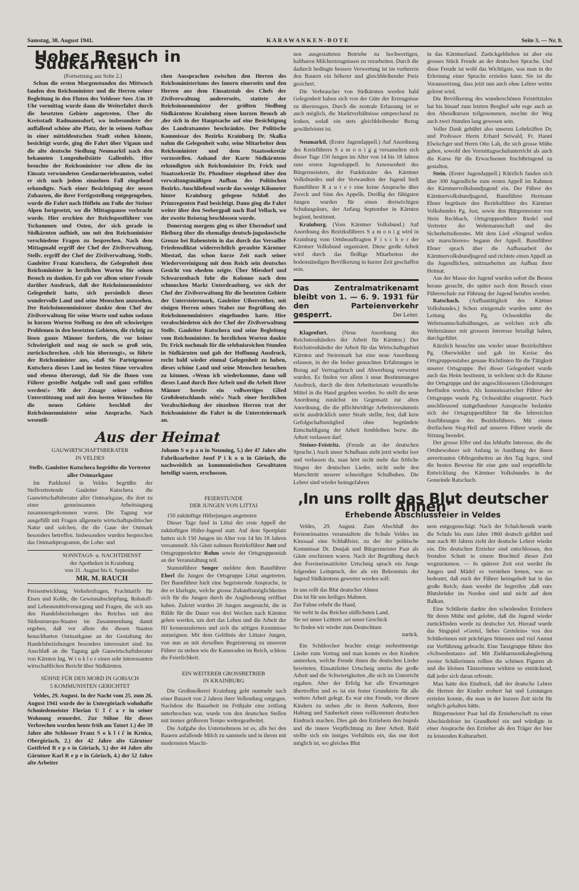Samstag, 30. August 1941. K A R A W A N K E N - B O T E Seite 3. — Nr. 9.
Hoher Besuch in Südkärnten
(Fortsetzung aus Seite 2.)
Schon die ersten Morgenstunden des Mittwoch fanden den Reichsminister und die Herren seiner Begleitung in den Fluten des Veldeser Sees .Um 10 Uhr vormittag wurde dann die Weiterfahrt durch die besetzten Gebiete angetreten. Über die Kreisstadt Radmannsdorf, wo insbesondere der auffallend schöne alte Platz, der in seinem Aufbau in einer mitteldeutschen Stadt stehen könnte, besichtigt wurde, ging die Fahrt über Vigaun und die alte deutsche Siedlung Neumarktl nach den bekannten Lungenheilstätte Gallenfels. Hier besuchte der Reichsminister vor allem die im Einsatz verwundeten Gendarmeriebeamten, wobei er sich nach jedem einzelnen Fall eingehend erkundigte. Nach einer Besichtigung der neuen Zubauten, die ihrer Fertigsstellung entgegengehen, wurde die Fahrt nach Höflein am Fuße der Steiner Alpen fortgesetzt, wo die Mittagspause verbracht wurde. Hier erschien der Reichspostführer von Tschammen und Osten, der sich gerade in Südkärnten aufhielt, um mit den Reichsminister verschiedene Fragen zu besprechen. Nach dem Mittagmahl ergriff der Chef der Zivilverwaltung, Stellv. ergriff der Chef der Zivilverwaltung, Stellv. Gauleiter Franz Kutschera, die Gelegenheit dem Reichsminister in herzlichen Worten für seinen Besuch zu danken. Er gab vor allem seiner Freude darüber Ausdruck, daß der Reichsinnenminister Gelegenheit hatte, sich persönlich dieses wundervolle Land und seine Menschen anzusehen. Der Reichsinnenministeer dankte dem Chef der Zivilverwaltung für seine Worte und nahm sodann in kurzen Worten Stellung zu den oft schwierigen Problemen in den besetzten Gebieten, die richtig zu lösen ganze Männer fordern, die vor keiner Schwierigkeit und mag sie noch so groß sein, zurückschrecken. »Ich bin überzeugt«, so führte der Reichsminister aus, »daß Sie Parteigenosse Kutschera dieses Land im besten Sinne verwalten und ebenso überzeugt, daß Sie die Ihnen vom Führer gestellte Aufgabe voll und ganz erfüllen werden!« Mit der Zusage seiner vollsten Unterstützung und mit den besten Wünschen für die neuen Gebiete beschloß der Reichsinnenminister seine Ansprache. Nach wesentli-
chen Aussprachen zwischen den Herren des Reichsministeriums des Innern einerseits und den Herren aus dem Einsatzstab des Chefs der Zivilverwaltung andererseits, stattete der Reichsinnenminister der größten Siedlung Südkärntens Krainburg einen kurzen Besuch ab ,der sich in der Hauptsache auf eine Besichtigung des Landratsamtes beschränkte. Der Politische Kommissar des Bezirks Krainburg Dr. Skalka nahm die Gelegenheit wahr, seine Mitarbeiter dem Reichsminister und dem Staatssekretär vorzustellen. Anhand der Karte Südkärntens erkundigten sich Reichsminister Dr. Frick und Staatssekretär Dr. Pfundtner eingehend über den verwaltungsmäßigen Aufbau des Politischen Bezirks. Anschließend wurde das wenige Kilometer hinter Krainburg gelegene Schloß des Prinzregenten Paul besichtigt. Dann ging die Fahrt weiter über den Seebergpaß nach Bad Vellach, wo der zweite Reisetag beschlossen wurde.
Donerstag morgens ging es über Eberndorf und Bleiburg über die ehemalige deutsch-jugoslawische Grenze bei Rabenstein in das durch das Versailler Friedensdiktat widerrechtlich geraubte Kärntner Miestatl, das schon kurze Zeit nach seiner Wiedervereinigung mit dem Reich sein deutsches Gesicht von ehedem zeigte. Über Miesdorf und Schwarzenbach fuhr die Kolonne nach dem schmucken Markt Unterdrauburg, wo sich der Chef der Zivilverwaltung für die besetzten Gebiete der Untersteiermark, Gauleiter Uiberreither, mit einigen Herren seines Stabes zur Begrüßung des Reichsinnenministers eingefunden hatte. Hier verabschiedeten sich der Chef der Zivilverwaltung Stellv. Gauleiter Kutschera und seine Begleitung vom Reichsminister. In herzlichen Worten dankte Dr. Frick nochmals für die erlebnisreichen Stunden in Südkärnten und gab der Hoffnung Ausdruck, recht bald wieder einmal Gelegenheit zu haben, dieses schöne Land und seine Menschen besuchen zu können. »Wenn ich wiederkomme, dann soll dieses Land durch Ihre Arbeit und die Arbeit Ihrer Männer bereits ein vollwertiges Glied Großdeutschlands sein!« Nach einer herzlichen Verabschiedung der einzelnen Herren trat der Reichsminister die Fahrt in die Untersteiermark an.
Aus der Heimat
GAUWIRTSCHAFTSBERATER
IN VELDES
Stellv. Gauleiter Kutschera begrüßte die Vertreter aller Ostmarkgaue
Im Parkhotel in Veldes begrüßte der Stellvertretende Gauleiter Kutschera die Gauwirtschaftsberater aller Ostmarkgaue, die dort zu einer gemeinsamen Arbeitstagung zusammengekommen waren. Die Tagung war ausgefüllt mit Fragen allgemein wirtschaftspolitischer Natur und solchen, die die Gaue der Ostmark besonders betreffen. Insbesondere wurden besprochen das Ostmarkprogramm, die Lohn- und
SONNTAGS- u. NACHTDIENST
der Apotheken in Krainburg
von 31. August bis 6. September
MR. M. RAUCH
Preisentwicklung, Verkehrsfragen, Frachttarife für Eisen und Kohle, die Gewinnabschöpfung, Rohstoff- und Lebensmittelversorgung und Fragen, die sich aus den Handelsbeziehungen des Reiches mit den Südosteuropa-Staaten im Zusammenhang damit ergeben, daß vor allem die diesen Staaten benachbarten Ostmarkgaue an der Gestaltung der Handelsbeziehungen besonders interessiert sind. Im Anschluß an die Tagung gab Gauwirtschaftsberater von Kärnten Ing. W i n k l e r einen sehr interessanten wirtschaftlichen Bericht über Südkärnten.
SÜHNE FÜR DEN MORD IN GORIACH
5 KOMMUNISTEN GERICHTET
Veldes, 29. August. In der Nacht vom 25. zum 26. August 1941 wurde der in Untergöriach wohnhafte Schmiedemeister Florian U l č a r in seiner Wohnung ermordet. Zur Sühne für dieses Verbrechen wurden heute früh am Tatort 1.) der 39 Jahre alte Schlosser Franz S o k l i č in Krnica, Obergöriach, 2.) der 42 Jahre alte Gärntner Gottfried R e p e in Göriach, 3.) der 44 Jahre alte Gärntner Karl R e p e in Göriach, 4.) der 52 Jahre alte Arbeiter
Johann S u p a n in Neuming, 5.) der 47 Jahre alte Fabriksarbeiter Josef P i k o n in Göriach, die nachweislich an kommunistischen Gewalttaten beteiligt waren, erschossen.
FEIERSTUNDE
DER JUNGEN VON LITTAI
150 zukünftige Hitlerjungen angetreten
Dieser Tage fand in Littai der erste Appell der zukünftigen Hitler-Jugend statt. Auf dem Sportplatz hatten sich 150 Jungen im Alter von 14 bis 18 Jahren versammelt. Als Gäste nahmen Bezirksführer Just und Ortsgruppenleiter Rohm sowie der Ortsgruppenstab an der Veranstaltung teil.
Stammführer Senger meldete dem Bannführer Eberl die Jungen der Ortsgruppe Littai angetreten. Der Bannführer hielt eine begeisternde Ansprache, in der er klarlegte, welche grosse Zukunftsmöglichkeiten sich für die Jungen durch die Angliederung eröffnet haben. Zuletzt wurden 20 Jungen ausgesucht, die in Bälde für die Dauer von drei Wochen nach Kärnten gehen werden, um dort das Leben und die Arbeit der HJ kennenzulernen und sich die nötigen Kenntnisse anzueignen. Mit dem Gelöbnis der Littaier Jungen, von nun an mit derselben Begeisterung zu unserem Führer zu stehen wie die Kameraden im Reich, schloss die Feierlichkeit.
EIN WEITERER GROSSBETRIEB
IN KRAINBURG
Die Großmolkerei Krainburg geht nunmehr nach einer Bauzeit von 2 Jahren ihrer Vollendung entgegen. Nachdem die Bauarbeit im Frühjahr eine zeitlang unterbrochen war, wurde von den deutschen Stellen mit immer größerem Tempo weitergearbeitet.
Die Aufgabe des Unternehmens ist es, alle bei den Bauern anfallende Milch zu sammeln und in ihrem mit modernsten Maschi-
nen ausgestatteten Betriebe zu hochwertigen, haltbaren Milcherzeugnissen zu verarbeiten. Durch die dadurch bedingte bessere Verwertung ist im vorherein den Bauern ein höherer und gleichbleibender Preis gesichert.
Die Verbraucher von Südkärnten werden bald Gelegenheit haben sich von der Güte der Erzeugnisse zu überzeugen. Durch die zentrale Erfassung ist er auch möglich, die Marktverhältnisse entsprechend zu lenken, sodaß ein stets gleichbleibender Bezug gewährleistet ist.
Neumarktl. (Erster Jugendappell.) Auf Anordnung des Kreisführers S a m o n i g g versamelten sich dieser Tage 150 Jungen im Alter von 14 bis 18 Jahren zum ersten Jugendappell. In Anwesenheit des Bürgermeisters, der Funktionäre des Kärntner Volksbundes und der Verwandten der Jugend hielt Bannführer R a u t e r eine keine Ansprache über Zweck und Sinn des Appells. Dreißig der fähigsten Jungen wurden für einen dreiwöchigen Schulungskurs, der Anfang September in Kärnten beginnt, bestimmt.
Krainburg. (Vom Kärntner Volksbund.) Auf Anordnung des Bezirksführers S a m o n i g wird in Krainburg vom Ortsbeauftragten F i s c h e r der Kärntner Volksbund organisiert. Diese große Arbeit wird durch das fleißige Mitarbeiten der bodenständigen Bevölkerung in kurzer Zeit geschaffen sein.
Das Zentralmatrikenamt bleibt von 1. — 6. 9. 1931 für den Parteienverkehr gesperrt. Der Leiter.
Klagenfurt. (Neue Anordnung des Reichstreuhänders der Arbeit für Kärnten.) Der Reichstreuhänder der Arbeit für das Wirtschaftsgebiet Kärnten und Steiermark hat eine neue Anordnung erlassen, in der die bisher gemachten Erfahrungen in Bezug auf Vertragsbruch und Abwerbung verwertet wurden. Es finden vor allem 3 neue Bestimmungen Ausdruck, durch die dem Arbeitseinsatz wesentliche Mittel in die Hand gegeben werden. So stellt die neue Anordnung zunächst im Gegensatz zur alten Anordnung, die die pflichtwidrige Arbeitsversäumnis nicht ausdrücklich unter Strafe stellte, fest, daß kein Gefolgschaftsmitglied ohne begründete Entschuldigung der Arbeit fernbleiben bezw. die Arbeit verlassen darf.
Steiner-Feistritz. (Freude an der deutschen Sprache.) Auch unser Schulhaus steht jetzt wieder leer und verlassen da, man hört nicht mehr das fröliche Singen der deutschen Lieder, nicht mehr den Marschtritt unserer schneidigen Schulbuben. Die Lehrer sind wieder heimgefahren
in das Kärntnerland. Zurückgeblieben ist aber ein grosses Stück Freude an der deutschen Sprache. Und diese Freude ist wohl das Wichtigste, was man in der Erlernung einer Sprache erzielen kann. Sie ist die Voraussetzung, dass jetzt nun auch ohne Lehrer weiter gelernt wird.
Die Bevölkerung des wunderschönen Feistritztales hat bis hinauf zum letzten Berghof sehr rege auch an den Abendkursen teilgenommen, mochte der Weg auch zwei Stunden lang gewesen sein.
Voller Dank gebührt also unseren Lehrkräften Dr. und Professor Herrn Erhard Seiwald, Fr. Hanni Elwischger und Herrn Otto Lah, die sich grosse Mühe gaben, sowohl den Vormittagsschulunterricht als auch die Kurse für die Erwachsenen fruchtbringend zu gestalten.
Stein. (Erster Jugendappell.) Kürzlich fanden sich über 300 Jugendliche zum ersten Appell im Rahmen der Kärntnervolksbundjugend ein. Der Führer der Kärntnervolksbundjugend, Bannführer Hermann Ebner begrüsste den Bezirksführer des Kärntner Volksbundes Pg. Just, sowie den Bürgermeister von Stein Rechbach, Ortsgruppenführer Riedel und Vertreter der Wehrmannschaft und des Sicherheitsdienstes. Mit dem Lied »Singend wollen wir marschieren« begann der Appell. Bannführer Ebner sprach über die Aufbauarbeit der Kärntnervolksbundjugend und richtete einen Appell an die Jugendlichen, mitzuarbeiten am Aufbau ihrer Heimat.
Aus der Masse der Jugend wurden sofort die Besten heraus gesucht, die später nach dem Besuch einer Führerschule zur Führung der Jugend berufen werden.
Ratschach. (Aufbautätigkeit des Kärtner Volksbundes.) Schon einigemale wurden unter der Leitung des Pg. Ochsenkühn die Wehrmannschaftsübungen, an welchen sich alle Wehrmänner mit grossem Interesse betailigt haben, durchgeführt.
Kürzlich besuchte uns wieder unser Bezirksführer Pg. Oberwinkler und gab im Kreise des Ortsgruppenstabes genaue Richtlinien für die Tätigkeit unserer Ortsgruppe. Bei dieser Gelegenheit wurde auch das Heim bestimmt, in welchem sich die Räume der Ortsgruppe und der angeschlossenen Gliederungen beefinden werden. Als kommissarischer Führer der Ortsgruppe wurde Pg. Ochsenkühn eingesetzt. Nach anschliessend stattgefundener Aussprache bedankte sich der Ortsgruppenführer für die lehrreichen Ausführungen des Bezirksführers. Mit einem dreifachem Sieg-Heil auf unseren Führer wurde die Sitzung beendet.
Der grosse Elfer und das lebhafte Interesse, die die Ortsbewohner seit Anfang in Ausübung der ihnen anvertrauten Obliegenheiten an den Tag legen, sind die besten Beweise für eine gute und ersprießliche Entwicklung des Kärntner Volksbundes in der Gemeinde Ratschach.
‚In uns rollt das Blut deutscher Ahnen‘
Erhebende Abschlussfeier in Veldes
Veldes, 29. August. Zum Abschluß des Ferieneinsatzes veranstaltete die Schule Veldes im Kinosaal eine Schlußfeier, zu der der politische Kommissar Dr. Doujak und Bürgermeister Paar als Gäste erschienen waren. Nach der Begrüßung durch den Fereineinsatzleiter Urtschnig sprach ein Junge folgenden Leitspruch, der als ein Bekenntnis der Jugend Südkärntens gewerter werden soll:
In uns rollt das Blut deutscher Ahnen
Das ist für uns heiliges Mahnen.
Zur Fahne erhebt die Hand,
Sie weht in das Reiches südlichsten Land.
Sie sei unser Leittern .sei unser Geschick
So finden wir wieder zum Deutschtum
zurück.
Ein Schülerchor brachte einige mehrstimmige Lieder zum Vortrag und man konnte es den Kindern anmerken, welche Freude ihnen die deutschen Lieder bereiteten. Einsatzleiter Urtschnig umriss die große Arbeit und die Schwierigkeiten ,die sich im Unterricht ergaben. Aber der Erfolg hat alle Erwartungen übertroffen und es ist ein fester Grundstein für alle weitere Arbeit gelegt. Es war eine Freude, vor diesen Kindern zu stehen ,die in ihrem Außerem, ihrer Haltung und Sauberkeit einen vollkommen deutschen Eindruck machen. Dies gab den Erziehern den Impuls und die innere Verpflichtung zu ihrer Arbeit. Bald stellte sich ein inniges Verhältnis ein, das nur dort möglich ist, wo gleiches Blut
nem entgegenschägt. Nach der Schulchronik wurde die Schule bis zum Jahre 1860 deutsch geführt und nun nach 80 Jahren zieht der deutsche Lehrer wieder ein. Die deutschen Erzieher sind entschlossen, den fremden Schutt in einem Bruchteil dieser Zeit wegzuräumen. — In späterer Zeit erst werdet ihr Jungen und Mädel es verstehen lernen, was es bedeutet, daß euch der Führer heimgeholt hat in das große Reich; dann werdet ihr begreifen ,daß eure Blutsbrüder im Norden sind und nicht auf dem Balkan.
Eine Schülerin dankte den scheidenden Erziehern für deren Mühe und gelobte, daß die Jugend wieder zurückfinden werde zu deutscher Art. Hierauf wurde das Singspiel »Gretel, liebes Gretelein« von den Schülerinnen mit prächtigen Stimmen und viel Anmut zur Vorführung gebracht. Eine Tanzgruppe führte den »Schwedentanz« auf. Mit Ziehharmonikabegleitung zweier Schülerinnen rollten die schönen Figuren ab und die kleinen Tänzerinnen wirkten so entzückend, daß jeder sich daran erfreute.
Man hatte den Eindruck, daß der deutsche Lehrer die Herzen der Kinder erobert hat und Leistungen erzielen konnte, die man in der kurzen Zeit nicht für möglich gehalten hätte.
Bürgermeister Paar lud die Erzieherschaft zu einer Abschiedsfeier im Grandhotel ein und würdigte in einer Ansprache den Erzieher als den Träger der hier zu leistenden Kulturarbeit.